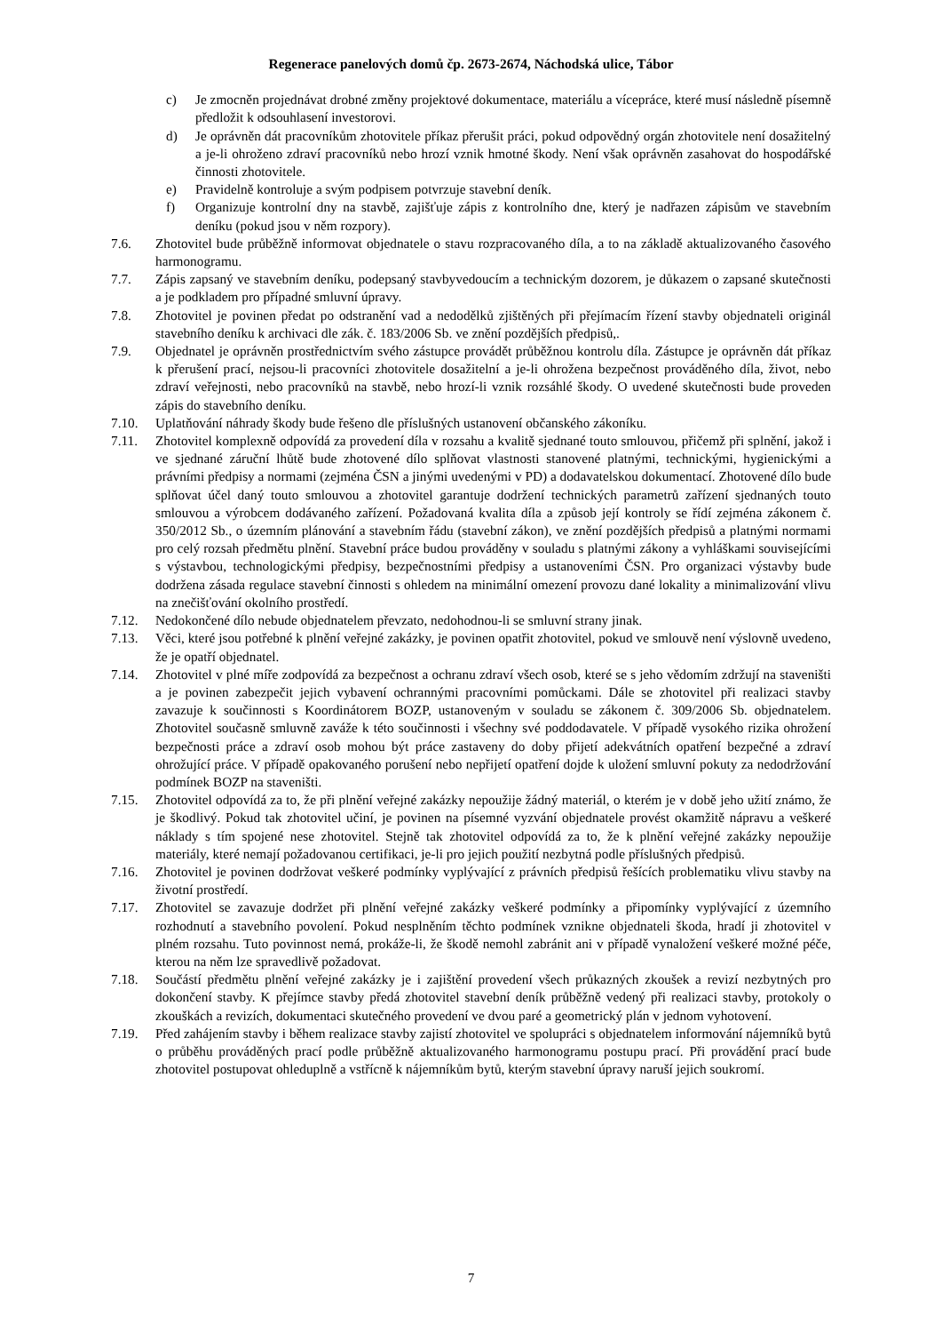Regenerace panelových domů čp. 2673-2674, Náchodská ulice, Tábor
c) Je zmocněn projednávat drobné změny projektové dokumentace, materiálu a vícepráce, které musí následně písemně předložit k odsouhlasení investorovi.
d) Je oprávněn dát pracovníkům zhotovitele příkaz přerušit práci, pokud odpovědný orgán zhotovitele není dosažitelný a je-li ohroženo zdraví pracovníků nebo hrozí vznik hmotné škody. Není však oprávněn zasahovat do hospodářské činnosti zhotovitele.
e) Pravidelně kontroluje a svým podpisem potvrzuje stavební deník.
f) Organizuje kontrolní dny na stavbě, zajišťuje zápis z kontrolního dne, který je nadřazen zápisům ve stavebním deníku (pokud jsou v něm rozpory).
7.6. Zhotovitel bude průběžně informovat objednatele o stavu rozpracovaného díla, a to na základě aktualizovaného časového harmonogramu.
7.7. Zápis zapsaný ve stavebním deníku, podepsaný stavbyvedoucím a technickým dozorem, je důkazem o zapsané skutečnosti a je podkladem pro případné smluvní úpravy.
7.8. Zhotovitel je povinen předat po odstranění vad a nedodělků zjištěných při přejímacím řízení stavby objednateli originál stavebního deníku k archivaci dle zák. č. 183/2006 Sb. ve znění pozdějších předpisů,.
7.9. Objednatel je oprávněn prostřednictvím svého zástupce provádět průběžnou kontrolu díla. Zástupce je oprávněn dát příkaz k přerušení prací, nejsou-li pracovníci zhotovitele dosažitelní a je-li ohrožena bezpečnost prováděného díla, život, nebo zdraví veřejnosti, nebo pracovníků na stavbě, nebo hrozí-li vznik rozsáhlé škody. O uvedené skutečnosti bude proveden zápis do stavebního deníku.
7.10. Uplatňování náhrady škody bude řešeno dle příslušných ustanovení občanského zákoníku.
7.11. Zhotovitel komplexně odpovídá za provedení díla v rozsahu a kvalitě sjednané touto smlouvou, přičemž při splnění, jakož i ve sjednané záruční lhůtě bude zhotovené dílo splňovat vlastnosti stanovené platnými, technickými, hygienickými a právními předpisy a normami (zejména ČSN a jinými uvedenými v PD) a dodavatelskou dokumentací. Zhotovené dílo bude splňovat účel daný touto smlouvou a zhotovitel garantuje dodržení technických parametrů zařízení sjednaných touto smlouvou a výrobcem dodávaného zařízení. Požadovaná kvalita díla a způsob její kontroly se řídí zejména zákonem č. 350/2012 Sb., o územním plánování a stavebním řádu (stavební zákon), ve znění pozdějších předpisů a platnými normami pro celý rozsah předmětu plnění. Stavební práce budou prováděny v souladu s platnými zákony a vyhláškami souvisejícími s výstavbou, technologickými předpisy, bezpečnostními předpisy a ustanoveními ČSN. Pro organizaci výstavby bude dodržena zásada regulace stavební činnosti s ohledem na minimální omezení provozu dané lokality a minimalizování vlivu na znečišťování okolního prostředí.
7.12. Nedokončené dílo nebude objednatelem převzato, nedohodnou-li se smluvní strany jinak.
7.13. Věci, které jsou potřebné k plnění veřejné zakázky, je povinen opatřit zhotovitel, pokud ve smlouvě není výslovně uvedeno, že je opatří objednatel.
7.14. Zhotovitel v plné míře zodpovídá za bezpečnost a ochranu zdraví všech osob, které se s jeho vědomím zdržují na staveništi a je povinen zabezpečit jejich vybavení ochrannými pracovními pomůckami. Dále se zhotovitel při realizaci stavby zavazuje k součinnosti s Koordinátorem BOZP, ustanoveným v souladu se zákonem č. 309/2006 Sb. objednatelem. Zhotovitel současně smluvně zaváže k této součinnosti i všechny své poddodavatele. V případě vysokého rizika ohrožení bezpečnosti práce a zdraví osob mohou být práce zastaveny do doby přijetí adekvátních opatření bezpečné a zdraví ohrožující práce. V případě opakovaného porušení nebo nepřijetí opatření dojde k uložení smluvní pokuty za nedodržování podmínek BOZP na staveništi.
7.15. Zhotovitel odpovídá za to, že při plnění veřejné zakázky nepoužije žádný materiál, o kterém je v době jeho užití známo, že je škodlivý. Pokud tak zhotovitel učiní, je povinen na písemné vyzvání objednatele provést okamžitě nápravu a veškeré náklady s tím spojené nese zhotovitel. Stejně tak zhotovitel odpovídá za to, že k plnění veřejné zakázky nepoužije materiály, které nemají požadovanou certifikaci, je-li pro jejich použití nezbytná podle příslušných předpisů.
7.16. Zhotovitel je povinen dodržovat veškeré podmínky vyplývající z právních předpisů řešících problematiku vlivu stavby na životní prostředí.
7.17. Zhotovitel se zavazuje dodržet při plnění veřejné zakázky veškeré podmínky a připomínky vyplývající z územního rozhodnutí a stavebního povolení. Pokud nesplněním těchto podmínek vznikne objednateli škoda, hradí ji zhotovitel v plném rozsahu. Tuto povinnost nemá, prokáže-li, že škodě nemohl zabránit ani v případě vynaložení veškeré možné péče, kterou na něm lze spravedlivě požadovat.
7.18. Součástí předmětu plnění veřejné zakázky je i zajištění provedení všech průkazných zkoušek a revizí nezbytných pro dokončení stavby. K přejímce stavby předá zhotovitel stavební deník průběžně vedený při realizaci stavby, protokoly o zkouškách a revizích, dokumentaci skutečného provedení ve dvou paré a geometrický plán v jednom vyhotovení.
7.19. Před zahájením stavby i během realizace stavby zajistí zhotovitel ve spolupráci s objednatelem informování nájemníků bytů o průběhu prováděných prací podle průběžně aktualizovaného harmonogramu postupu prací. Při provádění prací bude zhotovitel postupovat ohleduplně a vstřícně k nájemníkům bytů, kterým stavební úpravy naruší jejich soukromí.
7